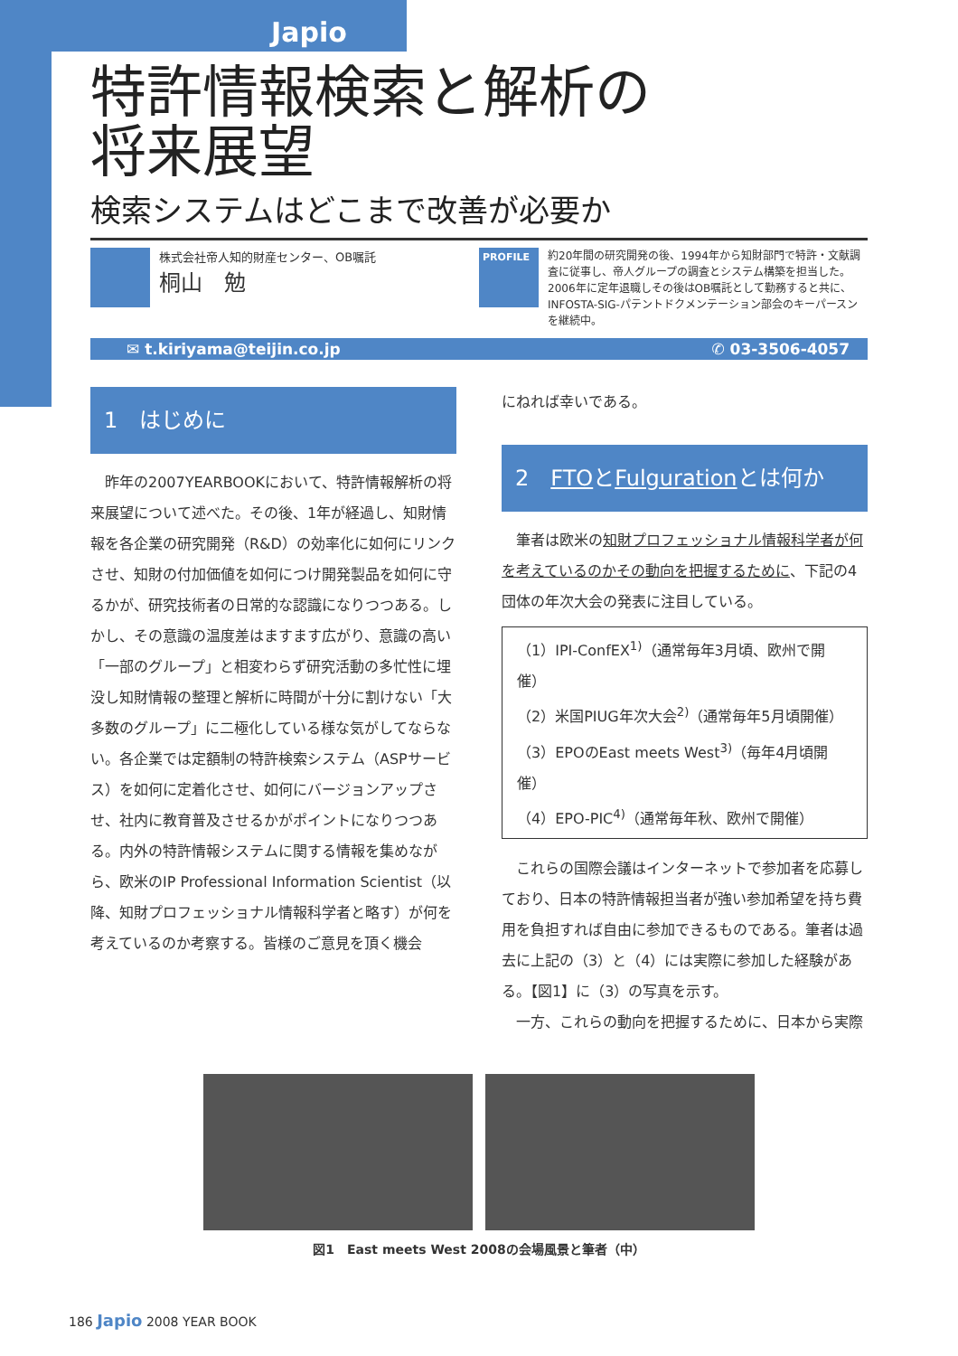Japio
特許情報検索と解析の
将来展望
検索システムはどこまで改善が必要か
株式会社帝人知的財産センター、OB嘱託
桐山　勉
PROFILE
約20年間の研究開発の後、1994年から知財部門で特許・文献調査に従事し、帝人グループの調査とシステム構築を担当した。2006年に定年退職しその後はOB嘱託として勤務すると共に、INFOSTA-SIG-パテントドクメンテーション部会のキーパースンを継続中。
✉ t.kiriyama@teijin.co.jp ✆ 03-3506-4057
1　はじめに
昨年の2007YEARBOOKにおいて、特許情報解析の将来展望について述べた。その後、1年が経過し、知財情報を各企業の研究開発（R&D）の効率化に如何にリンクさせ、知財の付加価値を如何につけ開発製品を如何に守るかが、研究技術者の日常的な認識になりつつある。しかし、その意識の温度差はますます広がり、意識の高い「一部のグループ」と相変わらず研究活動の多忙性に埋没し知財情報の整理と解析に時間が十分に割けない「大多数のグループ」に二極化している様な気がしてならない。各企業では定額制の特許検索システム（ASPサービス）を如何に定着化させ、如何にバージョンアップさせ、社内に教育普及させるかがポイントになりつつある。内外の特許情報システムに関する情報を集めながら、欧米のIP Professional Information Scientist（以降、知財プロフェッショナル情報科学者と略す）が何を考えているのか考察する。皆様のご意見を頂く機会
にねれば幸いである。
2　FTOとFulgurationとは何か
筆者は欧米の知財プロフェッショナル情報科学者が何を考えているのかその動向を把握するために、下記の4団体の年次大会の発表に注目している。
（1）IPI-ConfEX<sup>1)</sup>（通常毎年3月頃、欧州で開催）
（2）米国PIUG年次大会<sup>2)</sup>（通常毎年5月頃開催）
（3）EPOのEast meets West<sup>3)</sup>（毎年4月頃開催）
（4）EPO-PIC<sup>4)</sup>（通常毎年秋、欧州で開催）
これらの国際会議はインターネットで参加者を応募しており、日本の特許情報担当者が強い参加希望を持ち費用を負担すれば自由に参加できるものである。筆者は過去に上記の（3）と（4）には実際に参加した経験がある。【図1】に（3）の写真を示す。
一方、これらの動向を把握するために、日本から実際
図1　East meets West 2008の会場風景と筆者（中）
186 Japio 2008 YEAR BOOK